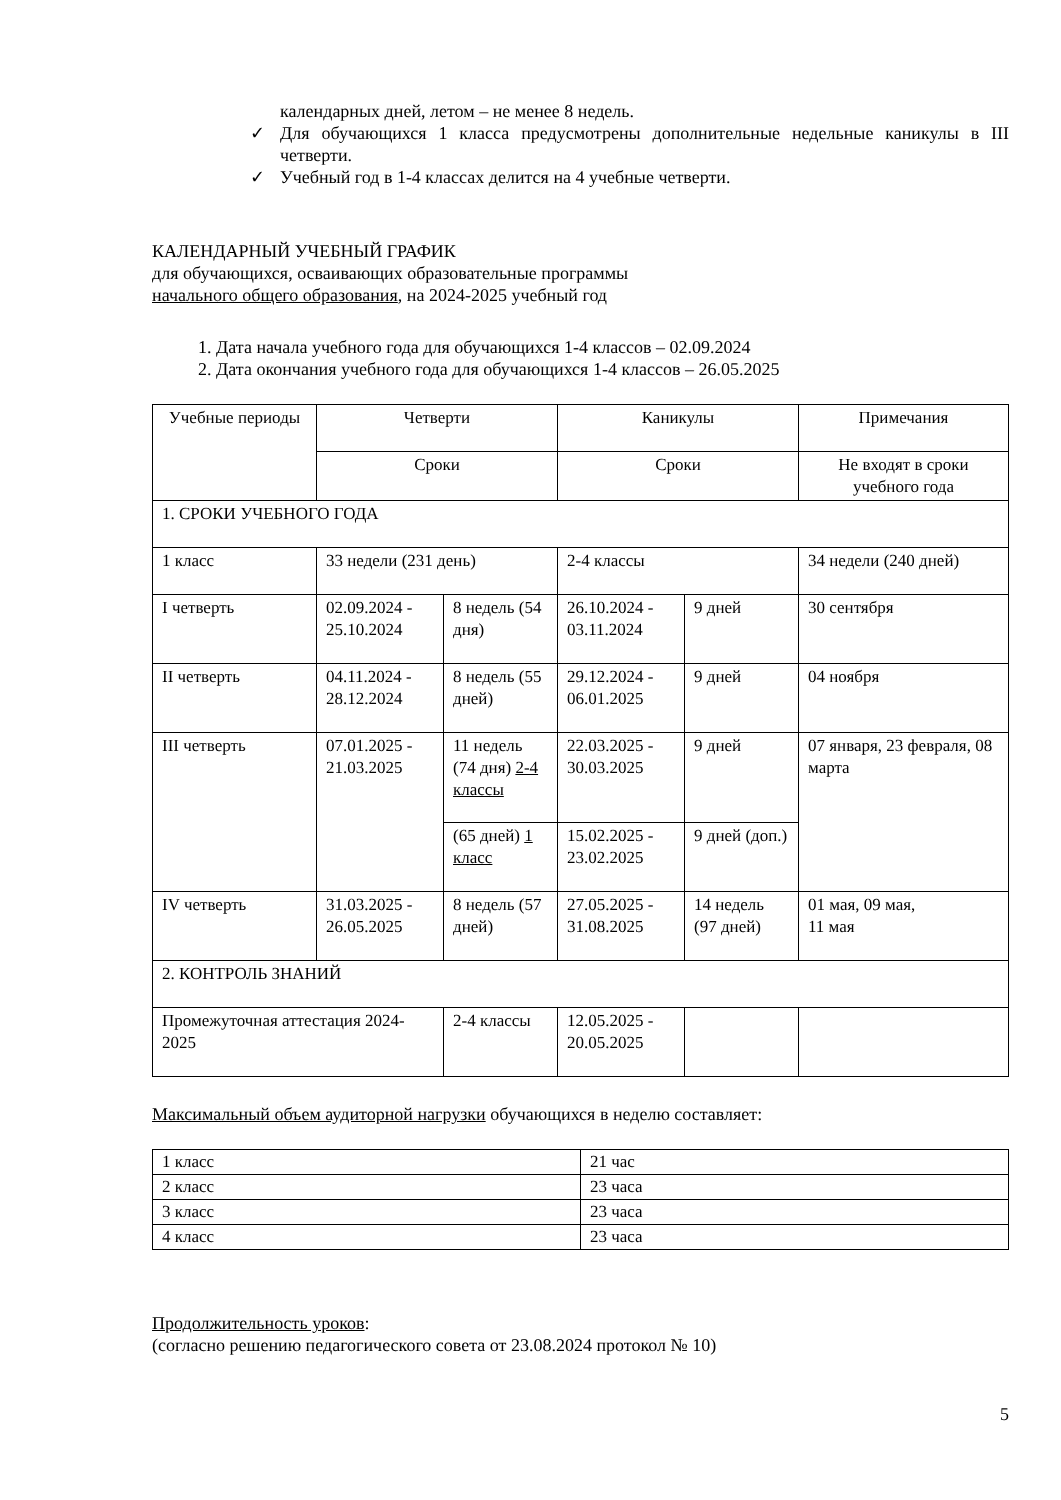календарных дней, летом – не менее 8 недель.
✓ Для обучающихся 1 класса предусмотрены дополнительные недельные каникулы в III четверти.
✓ Учебный год в 1-4 классах делится на 4 учебные четверти.
КАЛЕНДАРНЫЙ УЧЕБНЫЙ ГРАФИК
для обучающихся, осваивающих образовательные программы
начального общего образования, на 2024-2025 учебный год
1. Дата начала учебного года для обучающихся 1-4 классов – 02.09.2024
2. Дата окончания учебного года для обучающихся 1-4 классов – 26.05.2025
| Учебные периоды | Четверти | | Каникулы | | Примечания |
| | Сроки | | Сроки | | Не входят в сроки учебного года |
| 1. СРОКИ УЧЕБНОГО ГОДА | | | | | |
| 1 класс | 33 недели (231 день) | | 2-4 классы | | 34 недели (240 дней) |
| I четверть | 02.09.2024 - 25.10.2024 | 8 недель (54 дня) | 26.10.2024 - 03.11.2024 | 9 дней | 30 сентября |
| II четверть | 04.11.2024 - 28.12.2024 | 8 недель (55 дней) | 29.12.2024 - 06.01.2025 | 9 дней | 04 ноября |
| III четверть | 07.01.2025 - 21.03.2025 | 11 недель (74 дня) 2-4 классы | 22.03.2025 - 30.03.2025 | 9 дней | 07 января, 23 февраля, 08 марта |
| | | (65 дней) 1 класс | 15.02.2025 - 23.02.2025 | 9 дней (доп.) | |
| IV четверть | 31.03.2025 - 26.05.2025 | 8 недель (57 дней) | 27.05.2025 - 31.08.2025 | 14 недель (97 дней) | 01 мая, 09 мая, 11 мая |
| 2. КОНТРОЛЬ ЗНАНИЙ | | | | | |
| Промежуточная аттестация 2024-2025 | | 2-4 классы | 12.05.2025 - 20.05.2025 | | |
Максимальный объем аудиторной нагрузки обучающихся в неделю составляет:
| 1 класс | 21 час |
| 2 класс | 23 часа |
| 3 класс | 23 часа |
| 4 класс | 23 часа |
Продолжительность уроков:
(согласно решению педагогического совета от 23.08.2024 протокол № 10)
5